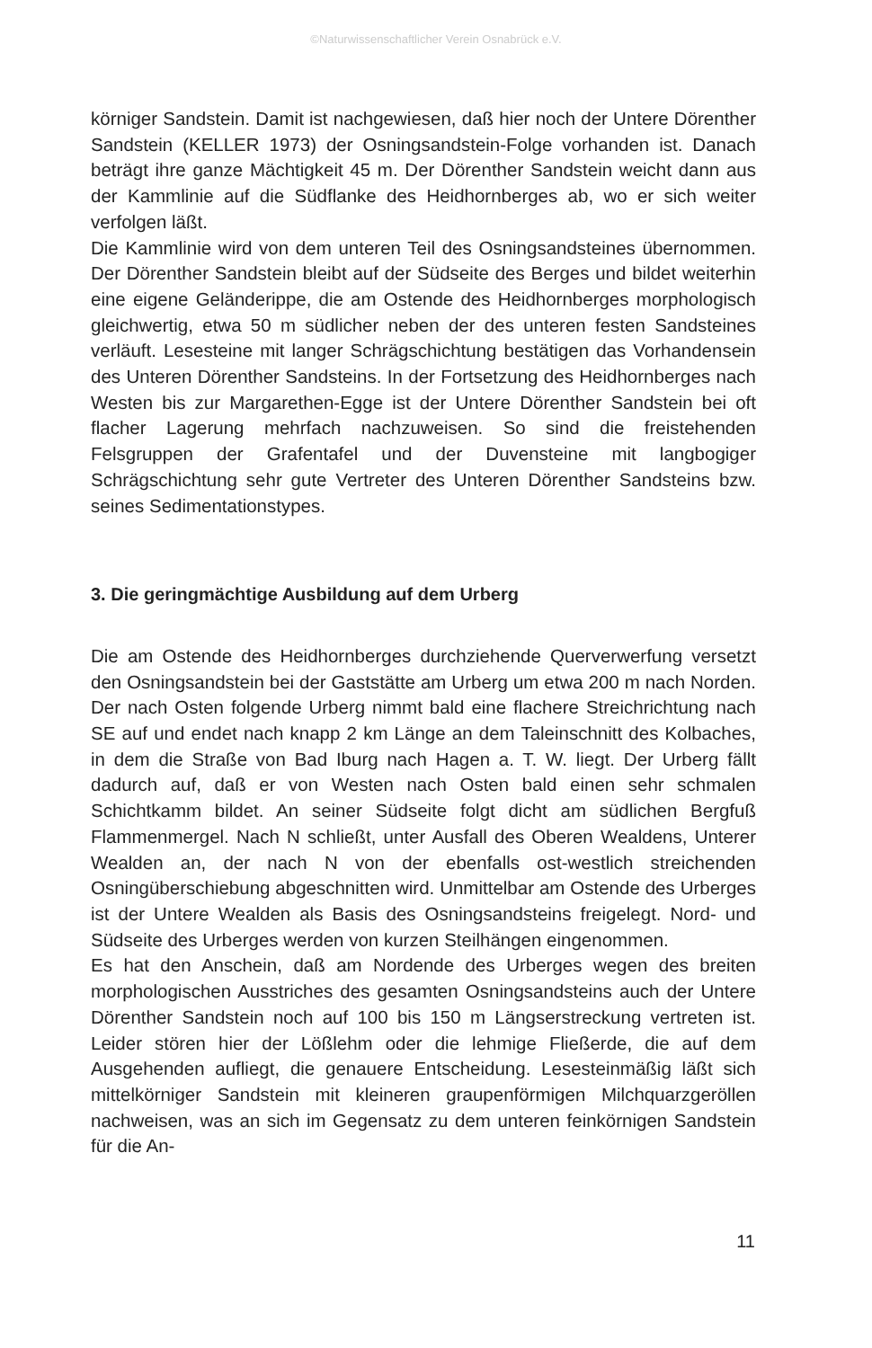©Naturwissenschaftlicher Verein Osnabrück e.V.
körniger Sandstein. Damit ist nachgewiesen, daß hier noch der Untere Dörenther Sandstein (KELLER 1973) der Osningsandstein-Folge vorhanden ist. Danach beträgt ihre ganze Mächtigkeit 45 m. Der Dörenther Sandstein weicht dann aus der Kammlinie auf die Südflanke des Heidhornberges ab, wo er sich weiter verfolgen läßt.
Die Kammlinie wird von dem unteren Teil des Osningsandsteines übernommen. Der Dörenther Sandstein bleibt auf der Südseite des Berges und bildet weiterhin eine eigene Geländerippe, die am Ostende des Heidhornberges morphologisch gleichwertig, etwa 50 m südlicher neben der des unteren festen Sandsteines verläuft. Lesesteine mit langer Schrägschichtung bestätigen das Vorhandensein des Unteren Dörenther Sandsteins. In der Fortsetzung des Heidhornberges nach Westen bis zur Margarethen-Egge ist der Untere Dörenther Sandstein bei oft flacher Lagerung mehrfach nachzuweisen. So sind die freistehenden Felsgruppen der Grafentafel und der Duvensteine mit langbogiger Schrägschichtung sehr gute Vertreter des Unteren Dörenther Sandsteins bzw. seines Sedimentationstypes.
3. Die geringmächtige Ausbildung auf dem Urberg
Die am Ostende des Heidhornberges durchziehende Querverwerfung versetzt den Osningsandstein bei der Gaststätte am Urberg um etwa 200 m nach Norden. Der nach Osten folgende Urberg nimmt bald eine flachere Streichrichtung nach SE auf und endet nach knapp 2 km Länge an dem Taleinschnitt des Kolbaches, in dem die Straße von Bad Iburg nach Hagen a. T. W. liegt. Der Urberg fällt dadurch auf, daß er von Westen nach Osten bald einen sehr schmalen Schichtkamm bildet. An seiner Südseite folgt dicht am südlichen Bergfuß Flammenmergel. Nach N schließt, unter Ausfall des Oberen Wealdens, Unterer Wealden an, der nach N von der ebenfalls ost-westlich streichenden Osningüberschiebung abgeschnitten wird. Unmittelbar am Ostende des Urberges ist der Untere Wealden als Basis des Osningsandsteins freigelegt. Nord- und Südseite des Urberges werden von kurzen Steilhängen eingenommen.
Es hat den Anschein, daß am Nordende des Urberges wegen des breiten morphologischen Ausstriches des gesamten Osningsandsteins auch der Untere Dörenther Sandstein noch auf 100 bis 150 m Längserstreckung vertreten ist. Leider stören hier der Lößlehm oder die lehmige Fließerde, die auf dem Ausgehenden aufliegt, die genauere Entscheidung. Lesesteinmäßig läßt sich mittelkörniger Sandstein mit kleineren graupenförmigen Milchquarzgeröllen nachweisen, was an sich im Gegensatz zu dem unteren feinkörnigen Sandstein für die An-
11